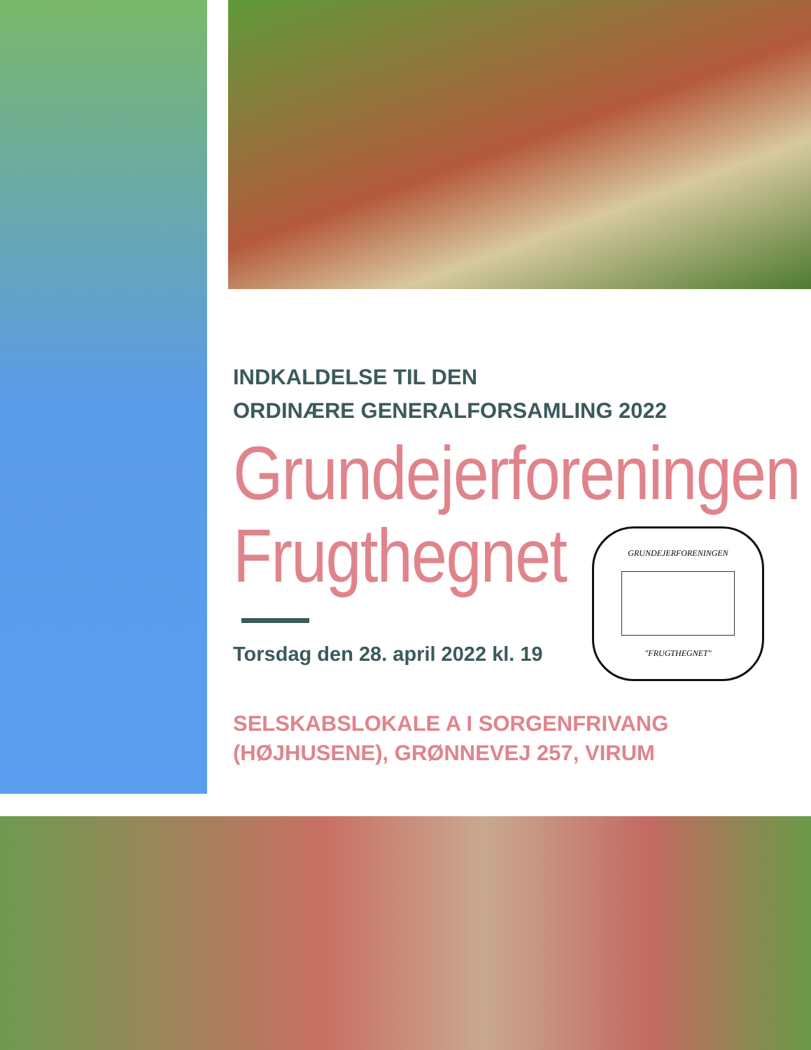INDKALDELSE TIL DEN
ORDINÆRE GENERALFORSAMLING 2022
Grundejerforeningen
Frugthegnet
Torsdag den 28. april 2022 kl. 19
SELSKABSLOKALE A I SORGENFRIVANG
(HØJHUSENE), GRØNNEVEJ 257, VIRUM
GRUNDEJERFORENINGEN
"FRUGTHEGNET"